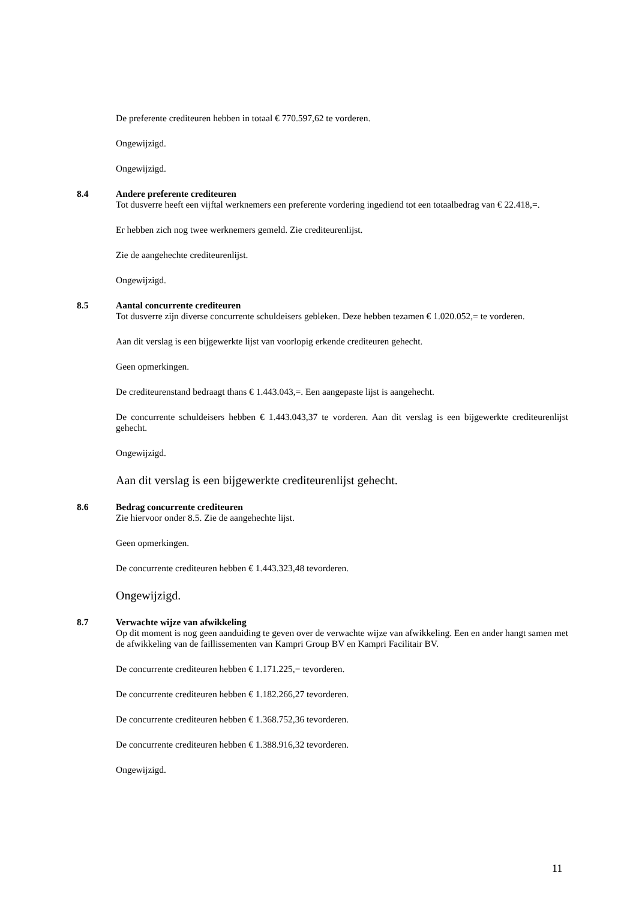De preferente crediteuren hebben in totaal € 770.597,62 te vorderen.
Ongewijzigd.
Ongewijzigd.
8.4
Andere preferente crediteuren
Tot dusverre heeft een vijftal werknemers een preferente vordering ingediend tot een totaalbedrag van € 22.418,=.
Er hebben zich nog twee werknemers gemeld. Zie crediteurenlijst.
Zie de aangehechte crediteurenlijst.
Ongewijzigd.
8.5
Aantal concurrente crediteuren
Tot dusverre zijn diverse concurrente schuldeisers gebleken. Deze hebben tezamen € 1.020.052,= te vorderen.
Aan dit verslag is een bijgewerkte lijst van voorlopig erkende crediteuren gehecht.
Geen opmerkingen.
De crediteurenstand bedraagt thans € 1.443.043,=. Een aangepaste lijst is aangehecht.
De concurrente schuldeisers hebben € 1.443.043,37 te vorderen. Aan dit verslag is een bijgewerkte crediteurenlijst gehecht.
Ongewijzigd.
Aan dit verslag is een bijgewerkte crediteurenlijst gehecht.
8.6
Bedrag concurrente crediteuren
Zie hiervoor onder 8.5. Zie de aangehechte lijst.
Geen opmerkingen.
De concurrente crediteuren hebben € 1.443.323,48 tevorderen.
Ongewijzigd.
8.7
Verwachte wijze van afwikkeling
Op dit moment is nog geen aanduiding te geven over de verwachte wijze van afwikkeling. Een en ander hangt samen met de afwikkeling van de faillissementen van Kampri Group BV en Kampri Facilitair BV.
De concurrente crediteuren hebben € 1.171.225,= tevorderen.
De concurrente crediteuren hebben € 1.182.266,27 tevorderen.
De concurrente crediteuren hebben € 1.368.752,36 tevorderen.
De concurrente crediteuren hebben € 1.388.916,32 tevorderen.
Ongewijzigd.
11